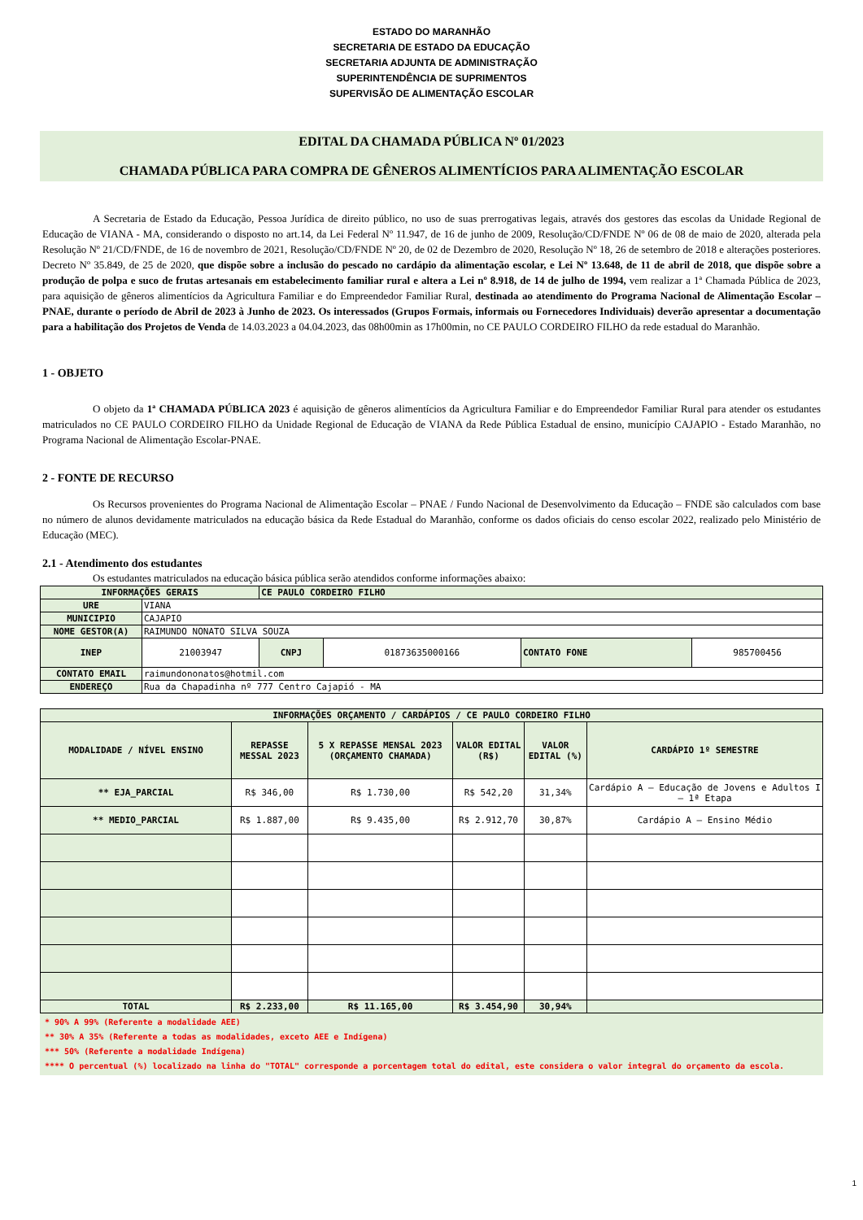ESTADO DO MARANHÃO
SECRETARIA DE ESTADO DA EDUCAÇÃO
SECRETARIA ADJUNTA DE ADMINISTRAÇÃO
SUPERINTENDÊNCIA DE SUPRIMENTOS
SUPERVISÃO DE ALIMENTAÇÃO ESCOLAR
EDITAL DA CHAMADA PÚBLICA Nº 01/2023
CHAMADA PÚBLICA PARA COMPRA DE GÊNEROS ALIMENTÍCIOS PARA ALIMENTAÇÃO ESCOLAR
A Secretaria de Estado da Educação, Pessoa Jurídica de direito público, no uso de suas prerrogativas legais, através dos gestores das escolas da Unidade Regional de Educação de VIANA - MA, considerando o disposto no art.14, da Lei Federal Nº 11.947, de 16 de junho de 2009, Resolução/CD/FNDE Nº 06 de 08 de maio de 2020, alterada pela Resolução Nº 21/CD/FNDE, de 16 de novembro de 2021, Resolução/CD/FNDE Nº 20, de 02 de Dezembro de 2020, Resolução Nº 18, 26 de setembro de 2018 e alterações posteriores. Decreto Nº 35.849, de 25 de 2020, que dispõe sobre a inclusão do pescado no cardápio da alimentação escolar, e Lei Nº 13.648, de 11 de abril de 2018, que dispõe sobre a produção de polpa e suco de frutas artesanais em estabelecimento familiar rural e altera a Lei nº 8.918, de 14 de julho de 1994, vem realizar a 1ª Chamada Pública de 2023, para aquisição de gêneros alimentícios da Agricultura Familiar e do Empreendedor Familiar Rural, destinada ao atendimento do Programa Nacional de Alimentação Escolar – PNAE, durante o período de Abril de 2023 à Junho de 2023. Os interessados (Grupos Formais, informais ou Fornecedores Individuais) deverão apresentar a documentação para a habilitação dos Projetos de Venda de 14.03.2023 a 04.04.2023, das 08h00min as 17h00min, no CE PAULO CORDEIRO FILHO da rede estadual do Maranhão.
1 - OBJETO
O objeto da 1ª CHAMADA PÚBLICA 2023 é aquisição de gêneros alimentícios da Agricultura Familiar e do Empreendedor Familiar Rural para atender os estudantes matriculados no CE PAULO CORDEIRO FILHO da Unidade Regional de Educação de VIANA da Rede Pública Estadual de ensino, município CAJAPIO - Estado Maranhão, no Programa Nacional de Alimentação Escolar-PNAE.
2 - FONTE DE RECURSO
Os Recursos provenientes do Programa Nacional de Alimentação Escolar – PNAE / Fundo Nacional de Desenvolvimento da Educação – FNDE são calculados com base no número de alunos devidamente matriculados na educação básica da Rede Estadual do Maranhão, conforme os dados oficiais do censo escolar 2022, realizado pelo Ministério de Educação (MEC).
2.1 - Atendimento dos estudantes
Os estudantes matriculados na educação básica pública serão atendidos conforme informações abaixo:
| INFORMAÇÕES GERAIS | | CE PAULO CORDEIRO FILHO | | | |
| URE | VIANA | | | | |
| MUNICIPIO | CAJAPIO | | | | |
| NOME GESTOR(A) | RAIMUNDO NONATO SILVA SOUZA | | | | |
| INEP | 21003947 | CNPJ | 01873635000166 | CONTATO FONE | 985700456 |
| CONTATO EMAIL | raimundononatos@hotmil.com | | | | |
| ENDEREÇO | Rua da Chapadinha nº 777 Centro Cajapió - MA | | | | |
| INFORMAÇÕES ORÇAMENTO / CARDÁPIOS / CE PAULO CORDEIRO FILHO | | | | | |
| --- | --- | --- | --- | --- | --- |
| MODALIDADE / NÍVEL ENSINO | REPASSE MESSAL 2023 | 5 X REPASSE MENSAL 2023 (ORÇAMENTO CHAMADA) | VALOR EDITAL (R$) | VALOR EDITAL (%) | CARDÁPIO 1º SEMESTRE |
| ** EJA_PARCIAL | R$ 346,00 | R$ 1.730,00 | R$ 542,20 | 31,34% | Cardápio A – Educação de Jovens e Adultos I – 1ª Etapa |
| ** MEDIO_PARCIAL | R$ 1.887,00 | R$ 9.435,00 | R$ 2.912,70 | 30,87% | Cardápio A – Ensino Médio |
| TOTAL | R$ 2.233,00 | R$ 11.165,00 | R$ 3.454,90 | 30,94% | |
* 90% A 99% (Referente a modalidade AEE)
** 30% A 35% (Referente a todas as modalidades, exceto AEE e Indígena)
*** 50% (Referente a modalidade Indígena)
**** O percentual (%) localizado na linha do "TOTAL" corresponde a porcentagem total do edital, este considera o valor integral do orçamento da escola.
1